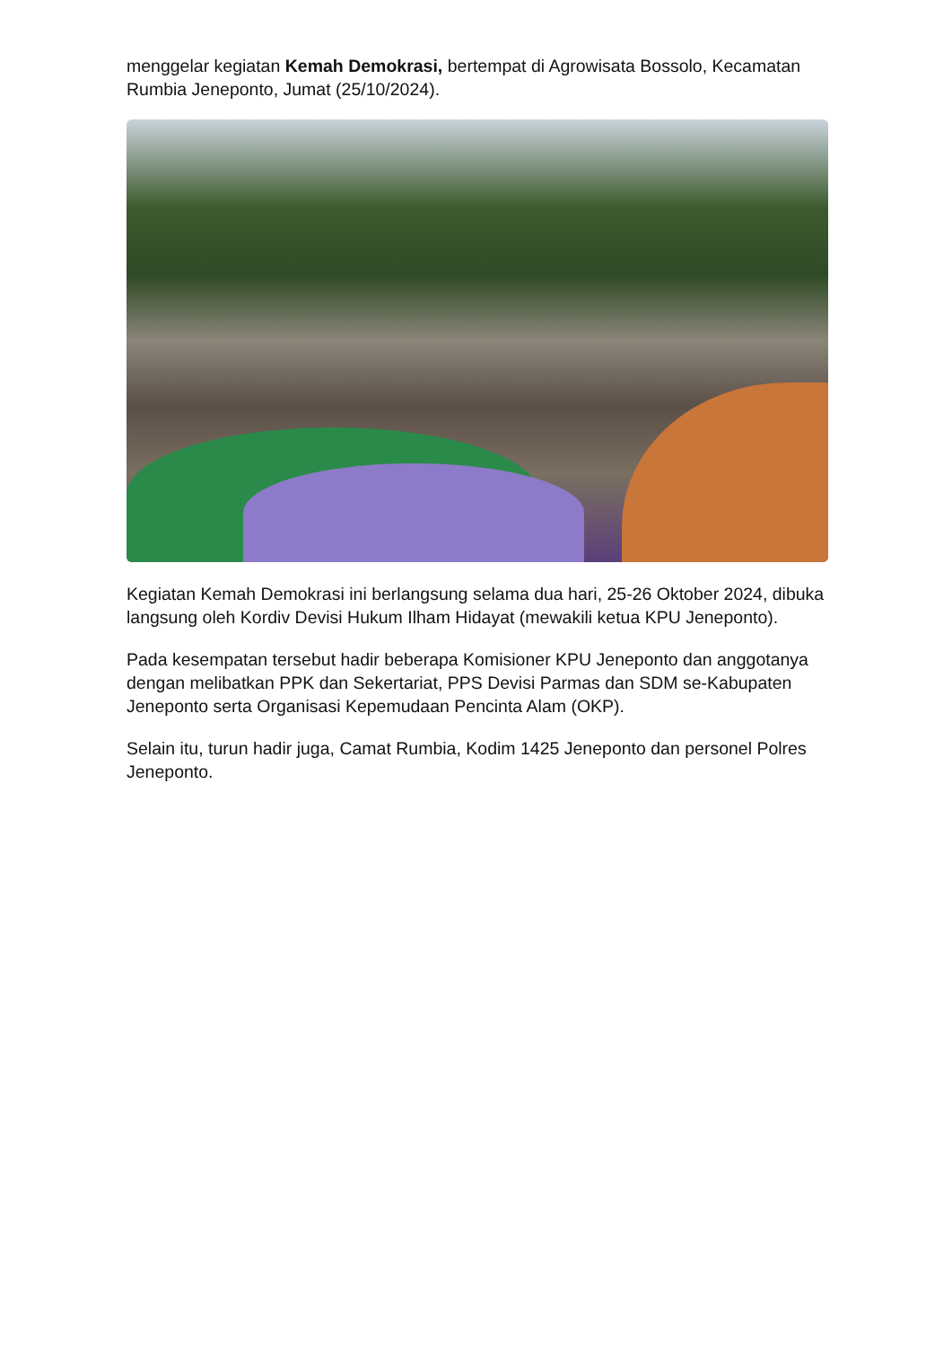menggelar kegiatan Kemah Demokrasi, bertempat di Agrowisata Bossolo, Kecamatan Rumbia Jeneponto, Jumat (25/10/2024).
Kegiatan Kemah Demokrasi ini berlangsung selama dua hari, 25-26 Oktober 2024, dibuka langsung oleh Kordiv Devisi Hukum Ilham Hidayat (mewakili ketua KPU Jeneponto).
Pada kesempatan tersebut hadir beberapa Komisioner KPU Jeneponto dan anggotanya dengan melibatkan PPK dan Sekertariat, PPS Devisi Parmas dan SDM se-Kabupaten Jeneponto serta Organisasi Kepemudaan Pencinta Alam (OKP).
Selain itu, turun hadir juga, Camat Rumbia, Kodim 1425 Jeneponto dan personel Polres Jeneponto.